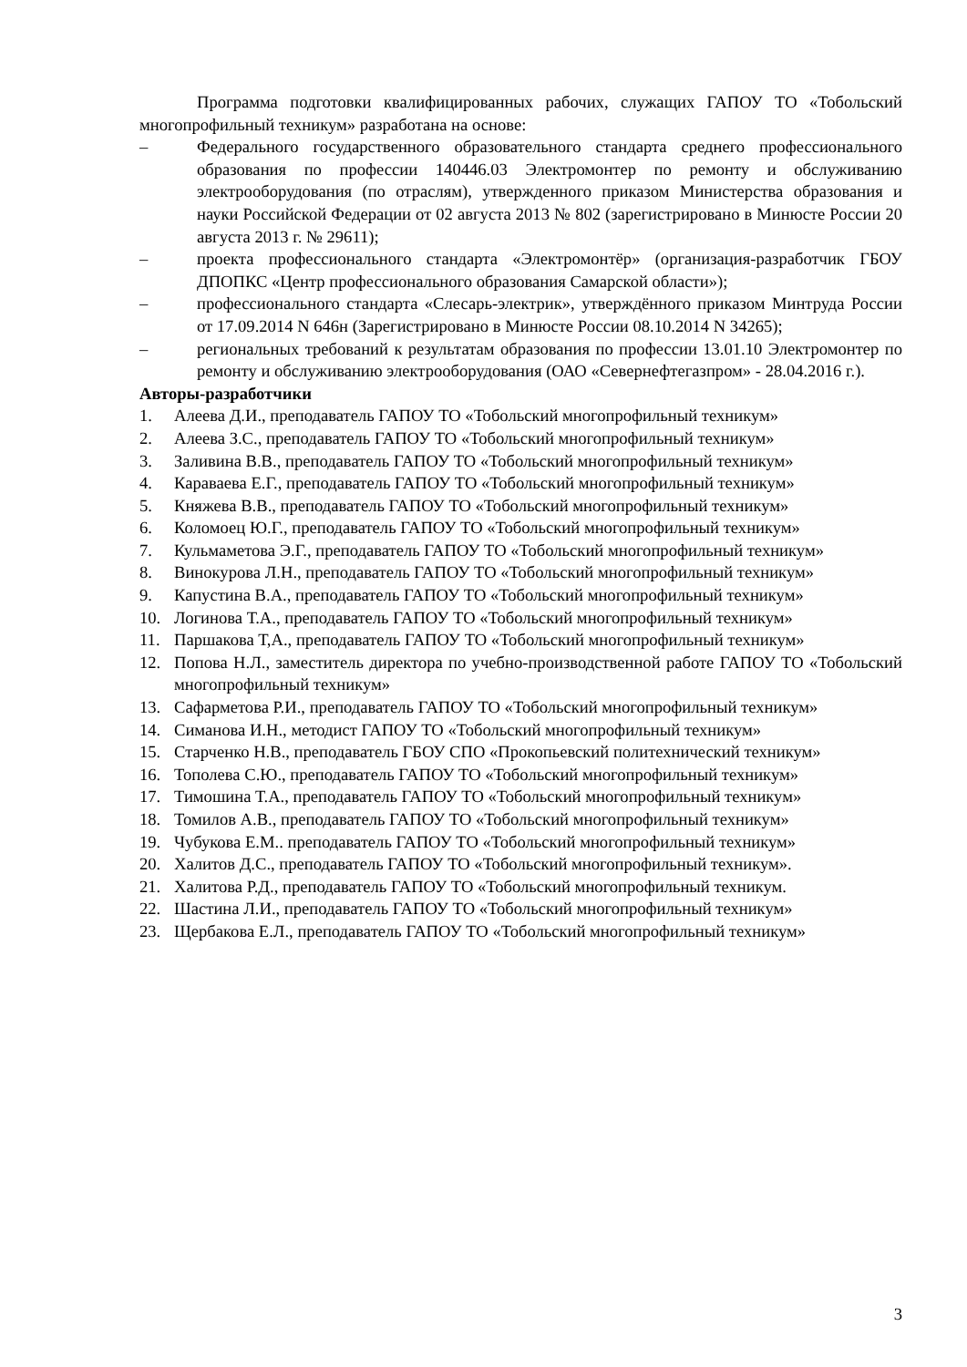Программа подготовки квалифицированных рабочих, служащих ГАПОУ ТО «Тобольский многопрофильный техникум» разработана на основе:
– Федерального государственного образовательного стандарта среднего профессионального образования по профессии 140446.03 Электромонтер по ремонту и обслуживанию электрооборудования (по отраслям), утвержденного приказом Министерства образования и науки Российской Федерации от 02 августа 2013 № 802 (зарегистрировано в Минюсте России 20 августа 2013 г. № 29611);
– проекта профессионального стандарта «Электромонтёр» (организация-разработчик ГБОУ ДПОПКС «Центр профессионального образования Самарской области»);
– профессионального стандарта «Слесарь-электрик», утверждённого приказом Минтруда России от 17.09.2014 N 646н (Зарегистрировано в Минюсте России 08.10.2014 N 34265);
– региональных требований к результатам образования по профессии 13.01.10 Электромонтер по ремонту и обслуживанию электрооборудования (ОАО «Севернефтегазпром» - 28.04.2016 г.).
Авторы-разработчики
1. Алеева Д.И., преподаватель ГАПОУ ТО «Тобольский многопрофильный техникум»
2. Алеева З.С., преподаватель ГАПОУ ТО «Тобольский многопрофильный техникум»
3. Заливина В.В., преподаватель ГАПОУ ТО «Тобольский многопрофильный техникум»
4. Караваева Е.Г., преподаватель ГАПОУ ТО «Тобольский многопрофильный техникум»
5. Княжева В.В., преподаватель ГАПОУ ТО «Тобольский многопрофильный техникум»
6. Коломоец Ю.Г., преподаватель ГАПОУ ТО «Тобольский многопрофильный техникум»
7. Кульмаметова Э.Г., преподаватель ГАПОУ ТО «Тобольский многопрофильный техникум»
8. Винокурова Л.Н., преподаватель ГАПОУ ТО «Тобольский многопрофильный техникум»
9. Капустина В.А., преподаватель ГАПОУ ТО «Тобольский многопрофильный техникум»
10. Логинова Т.А., преподаватель ГАПОУ ТО «Тобольский многопрофильный техникум»
11. Паршакова Т,А., преподаватель ГАПОУ ТО «Тобольский многопрофильный техникум»
12. Попова Н.Л., заместитель директора по учебно-производственной работе ГАПОУ ТО «Тобольский многопрофильный техникум»
13. Сафарметова Р.И., преподаватель ГАПОУ ТО «Тобольский многопрофильный техникум»
14. Симанова И.Н., методист ГАПОУ ТО «Тобольский многопрофильный техникум»
15. Старченко Н.В., преподаватель ГБОУ СПО «Прокопьевский политехнический техникум»
16. Тополева С.Ю., преподаватель ГАПОУ ТО «Тобольский многопрофильный техникум»
17. Тимошина Т.А., преподаватель ГАПОУ ТО «Тобольский многопрофильный техникум»
18. Томилов А.В., преподаватель ГАПОУ ТО «Тобольский многопрофильный техникум»
19. Чубукова Е.М.. преподаватель ГАПОУ ТО «Тобольский многопрофильный техникум»
20. Халитов Д.С., преподаватель ГАПОУ ТО «Тобольский многопрофильный техникум».
21. Халитова Р.Д., преподаватель ГАПОУ ТО «Тобольский многопрофильный техникум.
22. Шастина Л.И., преподаватель ГАПОУ ТО «Тобольский многопрофильный техникум»
23. Щербакова Е.Л., преподаватель ГАПОУ ТО «Тобольский многопрофильный техникум»
3